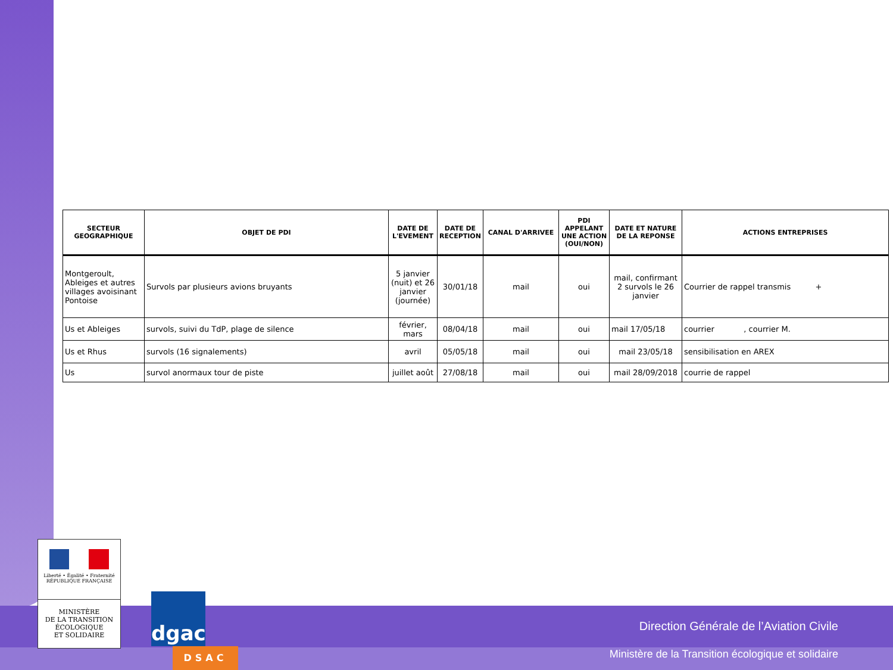| SECTEUR GEOGRAPHIQUE | OBJET DE PDI | DATE DE L'EVEMENT | DATE DE RECEPTION | CANAL D'ARRIVEE | PDI APPELANT UNE ACTION (OUI/NON) | DATE ET NATURE DE LA REPONSE | ACTIONS ENTREPRISES |
| --- | --- | --- | --- | --- | --- | --- | --- |
| Montgeroult, Ableiges et autres villages avoisinant Pontoise | Survols par plusieurs avions bruyants | 5 janvier (nuit) et 26 janvier (journée) | 30/01/18 | mail | oui | mail, confirmant 2 survols le 26 janvier | Courrier de rappel transmis + |
| Us et Ableiges | survols, suivi du TdP, plage de silence | février, mars | 08/04/18 | mail | oui | mail 17/05/18 | courrier , courrier M. |
| Us et Rhus | survols (16 signalements) | avril | 05/05/18 | mail | oui | mail 23/05/18 | sensibilisation en AREX |
| Us | survol anormaux tour de piste | juillet août | 27/08/18 | mail | oui | mail 28/09/2018 | courrie de rappel |
Liberté • Égalité • Fraternité
RÉPUBLIQUE FRANÇAISE
MINISTÈRE
DE LA TRANSITION
ÉCOLOGIQUE
ET SOLIDAIRE
dgac
DSAC
Direction Générale de l’Aviation Civile
Ministère de la Transition écologique et solidaire